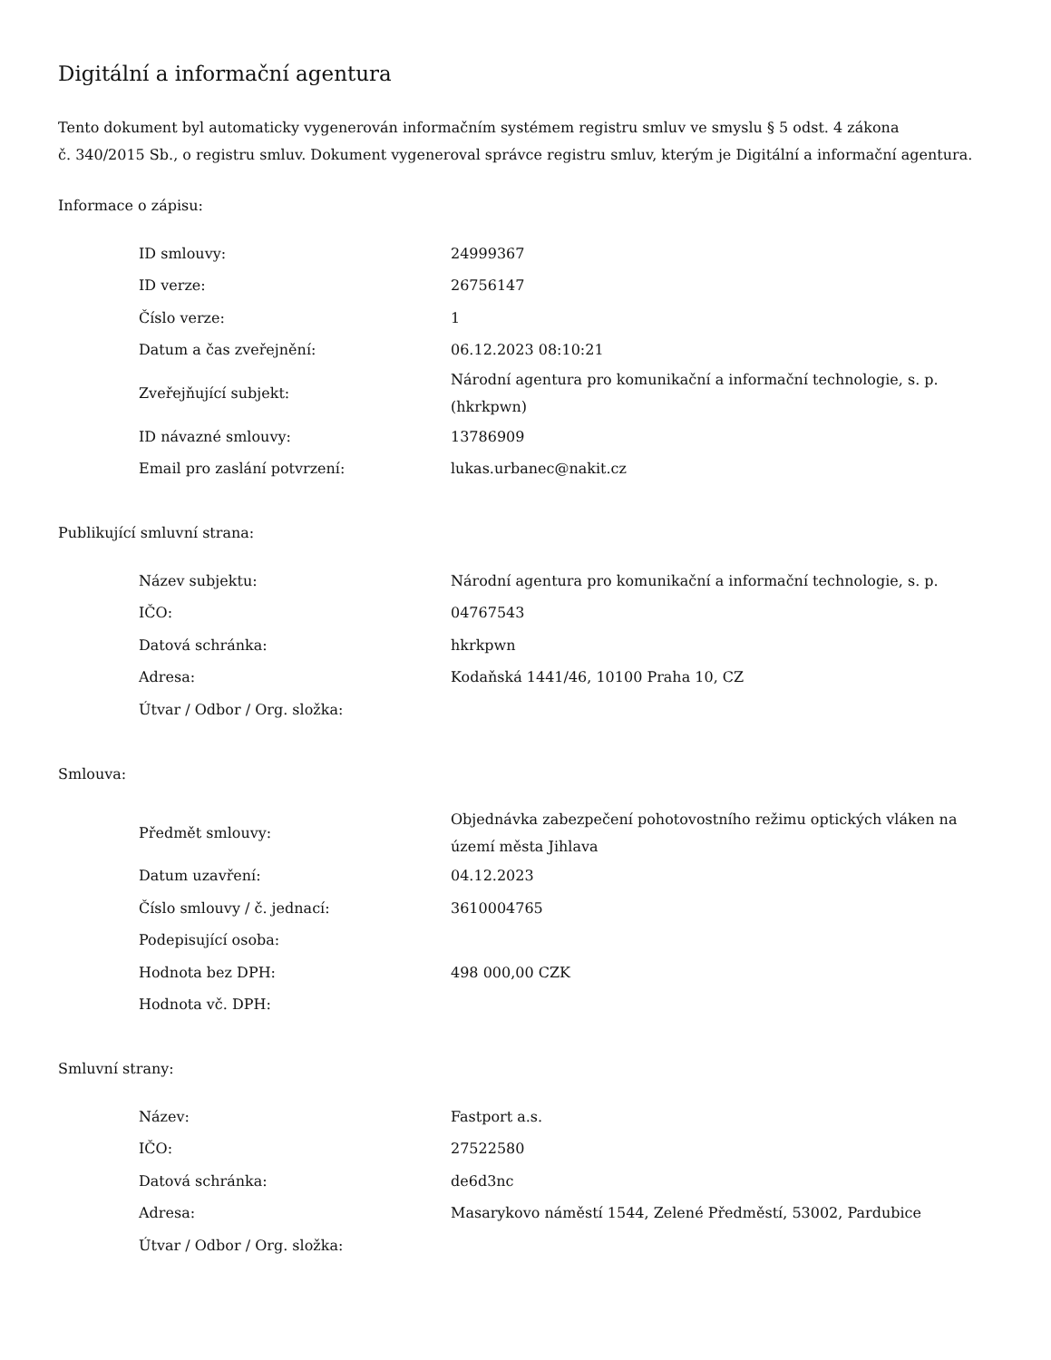Digitální a informační agentura
Tento dokument byl automaticky vygenerován informačním systémem registru smluv ve smyslu § 5 odst. 4 zákona
č. 340/2015 Sb., o registru smluv. Dokument vygeneroval správce registru smluv, kterým je Digitální a informační agentura.
Informace o zápisu:
| ID smlouvy: | 24999367 |
| ID verze: | 26756147 |
| Číslo verze: | 1 |
| Datum a čas zveřejnění: | 06.12.2023 08:10:21 |
| Zveřejňující subjekt: | Národní agentura pro komunikační a informační technologie, s. p. (hkrkpwn) |
| ID návazné smlouvy: | 13786909 |
| Email pro zaslání potvrzení: | lukas.urbanec@nakit.cz |
Publikující smluvní strana:
| Název subjektu: | Národní agentura pro komunikační a informační technologie, s. p. |
| IČO: | 04767543 |
| Datová schránka: | hkrkpwn |
| Adresa: | Kodaňská 1441/46, 10100 Praha 10, CZ |
| Útvar / Odbor / Org. složka: | |
Smlouva:
| Předmět smlouvy: | Objednávka zabezpečení pohotovostního režimu optických vláken na území města Jihlava |
| Datum uzavření: | 04.12.2023 |
| Číslo smlouvy / č. jednací: | 3610004765 |
| Podepisující osoba: | |
| Hodnota bez DPH: | 498 000,00 CZK |
| Hodnota vč. DPH: | |
Smluvní strany:
| Název: | Fastport a.s. |
| IČO: | 27522580 |
| Datová schránka: | de6d3nc |
| Adresa: | Masarykovo náměstí 1544, Zelené Předměstí, 53002, Pardubice |
| Útvar / Odbor / Org. složka: | |